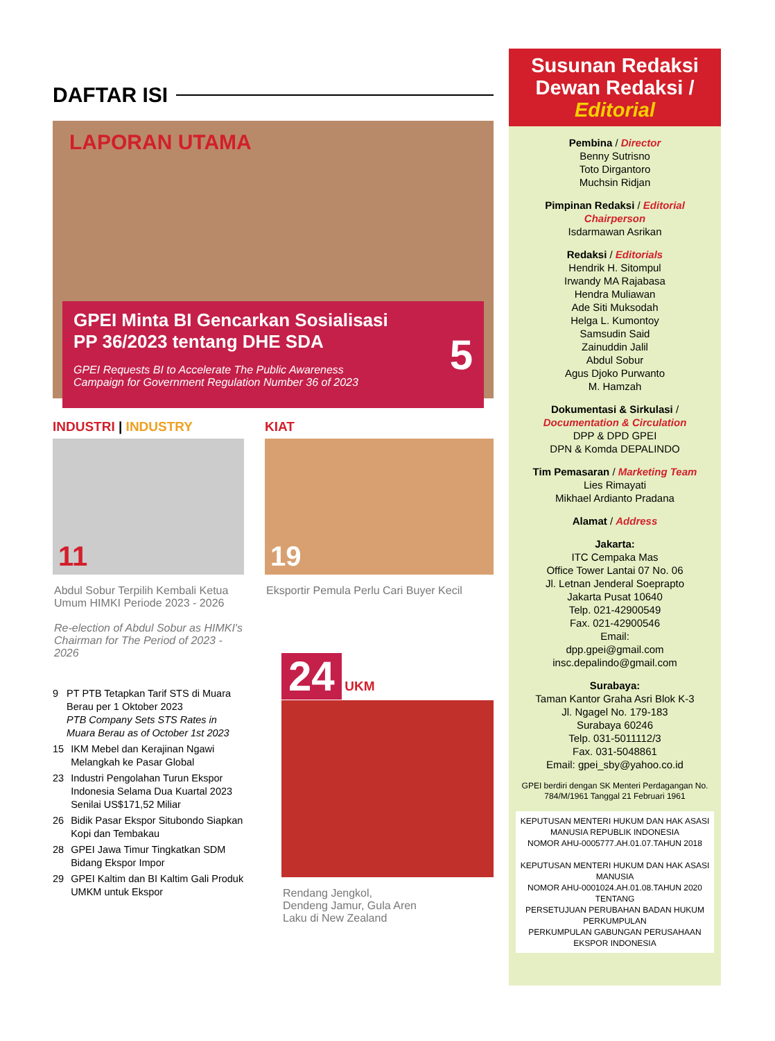DAFTAR ISI
LAPORAN UTAMA
GPEI Minta BI Gencarkan Sosialisasi
PP 36/2023 tentang DHE SDA
GPEI Requests BI to Accelerate The Public Awareness
Campaign for Government Regulation Number 36 of 2023
5
INDUSTRI | INDUSTRY
11
Abdul Sobur Terpilih Kembali Ketua Umum HIMKI Periode 2023 - 2026
Re-election of Abdul Sobur as HIMKI's Chairman for The Period of 2023 - 2026
9 PT PTB Tetapkan Tarif STS di Muara Berau per 1 Oktober 2023
PTB Company Sets STS Rates in Muara Berau as of October 1st 2023
15 IKM Mebel dan Kerajinan Ngawi Melangkah ke Pasar Global
23 Industri Pengolahan Turun Ekspor Indonesia Selama Dua Kuartal 2023 Senilai US$171,52 Miliar
26 Bidik Pasar Ekspor Situbondo Siapkan Kopi dan Tembakau
28 GPEI Jawa Timur Tingkatkan SDM Bidang Ekspor Impor
29 GPEI Kaltim dan BI Kaltim Gali Produk UMKM untuk Ekspor
KIAT
19
Eksportir Pemula Perlu Cari Buyer Kecil
24 UKM
Rendang Jengkol,
Dendeng Jamur, Gula Aren
Laku di New Zealand
Susunan Redaksi
Dewan Redaksi /
Editorial
Pembina / Director
Benny Sutrisno
Toto Dirgantoro
Muchsin Ridjan
Pimpinan Redaksi / Editorial Chairperson
Isdarmawan Asrikan
Redaksi / Editorials
Hendrik H. Sitompul
Irwandy MA Rajabasa
Hendra Muliawan
Ade Siti Muksodah
Helga L. Kumontoy
Samsudin Said
Zainuddin Jalil
Abdul Sobur
Agus Djoko Purwanto
M. Hamzah
Dokumentasi & Sirkulasi / Documentation & Circulation
DPP & DPD GPEI
DPN & Komda DEPALINDO
Tim Pemasaran / Marketing Team
Lies Rimayati
Mikhael Ardianto Pradana
Alamat / Address
Jakarta:
ITC Cempaka Mas
Office Tower Lantai 07 No. 06
Jl. Letnan Jenderal Soeprapto
Jakarta Pusat 10640
Telp. 021-42900549
Fax. 021-42900546
Email:
dpp.gpei@gmail.com
insc.depalindo@gmail.com
Surabaya:
Taman Kantor Graha Asri Blok K-3
Jl. Ngagel No. 179-183
Surabaya 60246
Telp. 031-5011112/3
Fax. 031-5048861
Email: gpei_sby@yahoo.co.id
GPEI berdiri dengan SK Menteri Perdagangan No. 784/M/1961 Tanggal 21 Februari 1961
KEPUTUSAN MENTERI HUKUM DAN HAK ASASI MANUSIA REPUBLIK INDONESIA
NOMOR AHU-0005777.AH.01.07.TAHUN 2018
KEPUTUSAN MENTERI HUKUM DAN HAK ASASI MANUSIA
NOMOR AHU-0001024.AH.01.08.TAHUN 2020
TENTANG
PERSETUJUAN PERUBAHAN BADAN HUKUM PERKUMPULAN
PERKUMPULAN GABUNGAN PERUSAHAAN EKSPOR INDONESIA